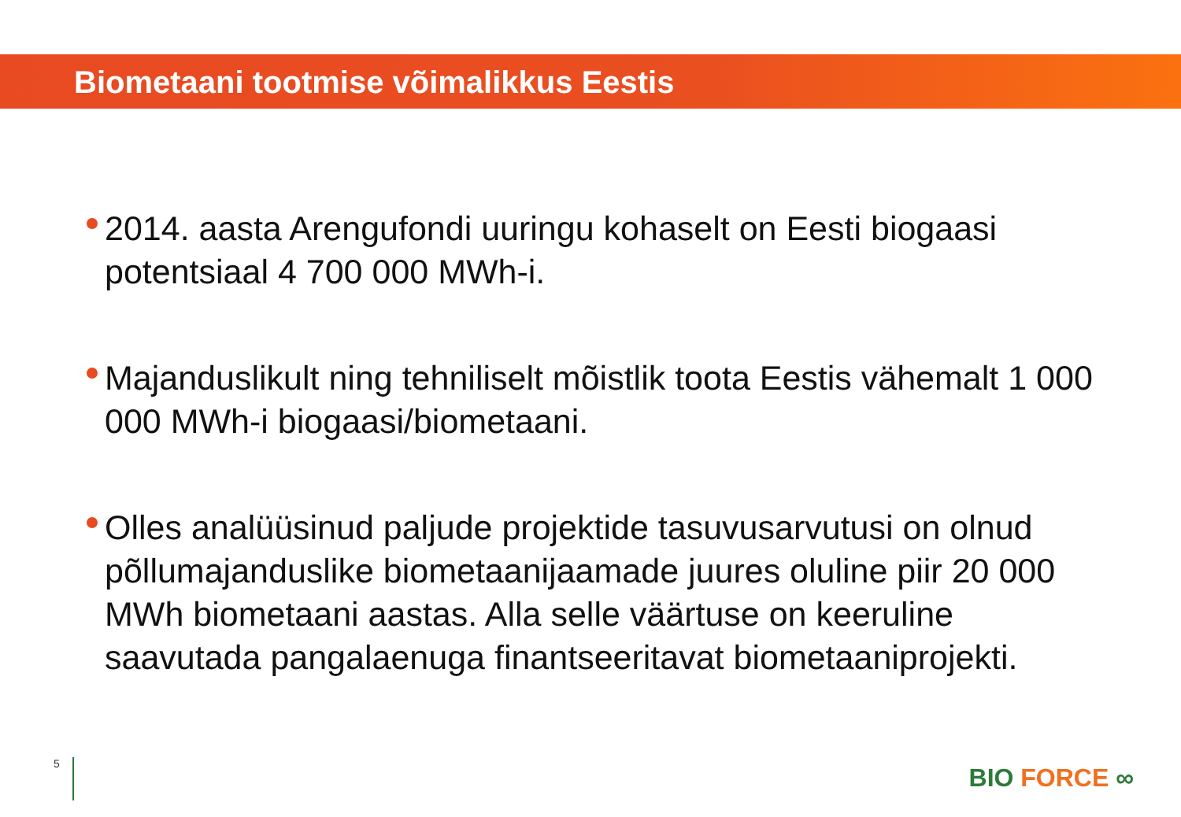Biometaani tootmise võimalikkus Eestis
2014. aasta Arengufondi uuringu kohaselt on Eesti biogaasi potentsiaal 4 700 000 MWh-i.
Majanduslikult ning tehniliselt mõistlik toota Eestis vähemalt 1 000 000 MWh-i biogaasi/biometaani.
Olles analüüsinud paljude projektide tasuvusarvutusi on olnud põllumajanduslike biometaanijaamade juures oluline piir 20 000 MWh biometaani aastas. Alla selle väärtuse on keeruline saavutada pangalaenuga finantseeritavat biometaaniprojekti.
5 BIO FORCE ∞